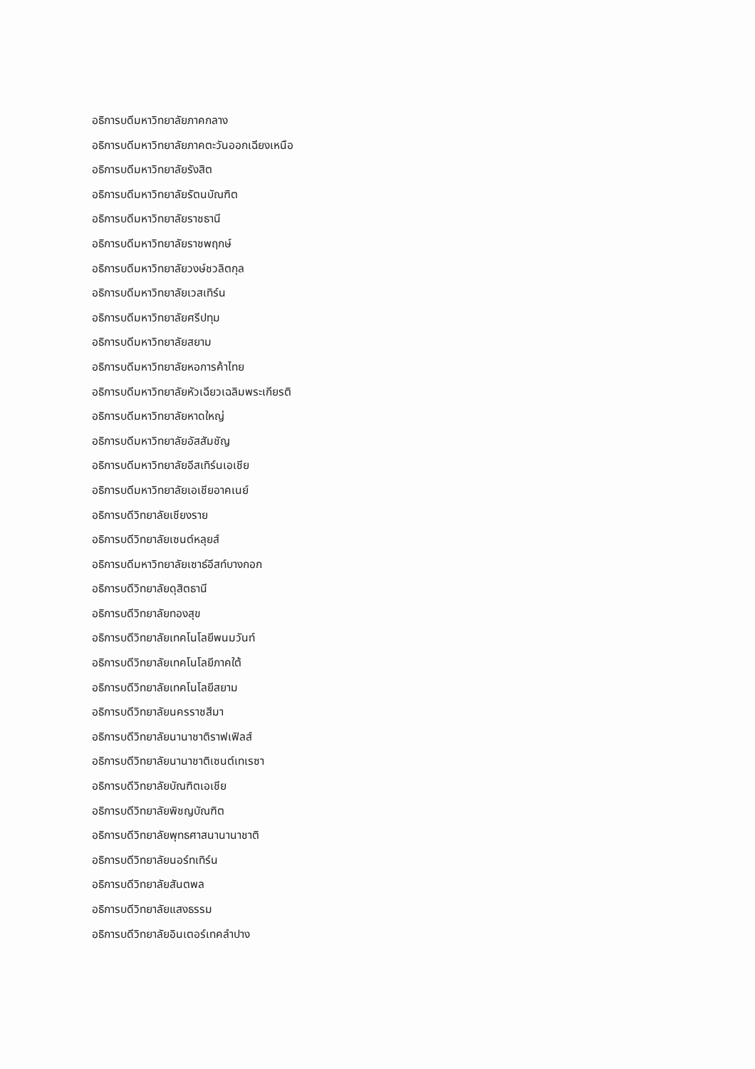อธิการบดีมหาวิทยาลัยภาคกลาง
อธิการบดีมหาวิทยาลัยภาคตะวันออกเฉียงเหนือ
อธิการบดีมหาวิทยาลัยรังสิต
อธิการบดีมหาวิทยาลัยรัตนบัณฑิต
อธิการบดีมหาวิทยาลัยราชธานี
อธิการบดีมหาวิทยาลัยราชพฤกษ์
อธิการบดีมหาวิทยาลัยวงษ์ชวลิตกุล
อธิการบดีมหาวิทยาลัยเวสเทิร์น
อธิการบดีมหาวิทยาลัยศรีปทุม
อธิการบดีมหาวิทยาลัยสยาม
อธิการบดีมหาวิทยาลัยหอการค้าไทย
อธิการบดีมหาวิทยาลัยหัวเฉียวเฉลิมพระเกียรติ
อธิการบดีมหาวิทยาลัยหาดใหญ่
อธิการบดีมหาวิทยาลัยอัสสัมชัญ
อธิการบดีมหาวิทยาลัยอีสเทิร์นเอเชีย
อธิการบดีมหาวิทยาลัยเอเชียอาคเนย์
อธิการบดีวิทยาลัยเชียงราย
อธิการบดีวิทยาลัยเซนต์หลุยส์
อธิการบดีมหาวิทยาลัยเซาธ์อีสท์บางกอก
อธิการบดีวิทยาลัยดุสิตธานี
อธิการบดีวิทยาลัยทองสุข
อธิการบดีวิทยาลัยเทคโนโลยีพนมวันท์
อธิการบดีวิทยาลัยเทคโนโลยีภาคใต้
อธิการบดีวิทยาลัยเทคโนโลยีสยาม
อธิการบดีวิทยาลัยนครราชสีมา
อธิการบดีวิทยาลัยนานาชาติราฟเฟิลส์
อธิการบดีวิทยาลัยนานาชาติเซนต์เทเรซา
อธิการบดีวิทยาลัยบัณฑิตเอเชีย
อธิการบดีวิทยาลัยพิชญบัณฑิต
อธิการบดีวิทยาลัยพุทธศาสนานานาชาติ
อธิการบดีวิทยาลัยนอร์ทเทิร์น
อธิการบดีวิทยาลัยสันตพล
อธิการบดีวิทยาลัยแสงธรรม
อธิการบดีวิทยาลัยอินเตอร์เทคลำปาง